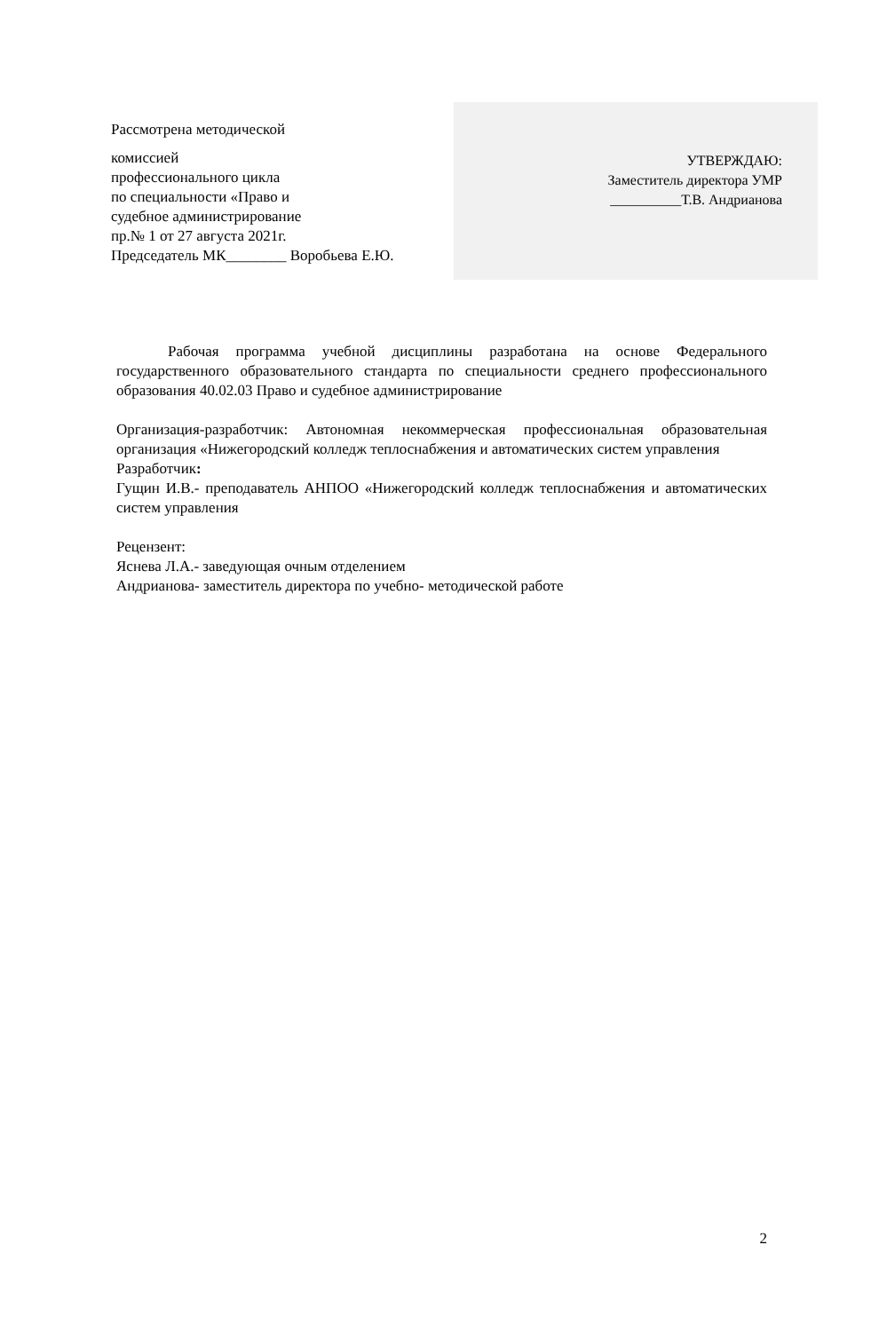Рассмотрена методической
комиссией
профессионального цикла
по специальности «Право и
судебное администрирование
пр.№ 1 от 27 августа 2021г.
Председатель МК________ Воробьева Е.Ю.
УТВЕРЖДАЮ:
Заместитель директора УМР
__________Т.В. Андрианова
Рабочая программа учебной дисциплины разработана на основе Федерального государственного образовательного стандарта по специальности среднего профессионального образования 40.02.03 Право и судебное администрирование
Организация-разработчик: Автономная некоммерческая профессиональная образовательная организация «Нижегородский колледж теплоснабжения и автоматических систем управления
Разработчик:
Гущин И.В.- преподаватель АНПОО «Нижегородский колледж теплоснабжения и автоматических систем управления
Рецензент:
Яснева Л.А.- заведующая очным отделением
Андрианова- заместитель директора по учебно- методической работе
2